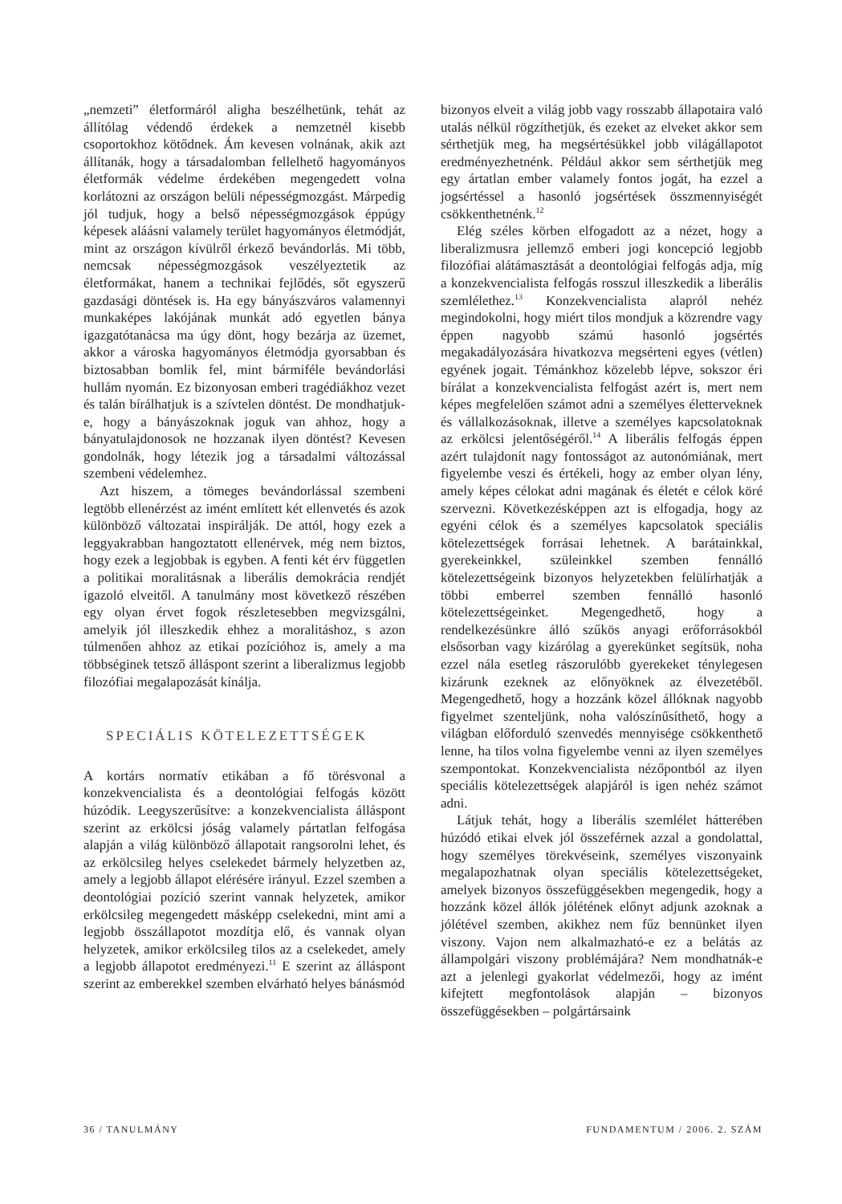„nemzeti” életformáról aligha beszélhetünk, tehát az állítólag védendő érdekek a nemzetnél kisebb csoportokhoz kötődnek. Ám kevesen volnának, akik azt állítanák, hogy a társadalomban fellelhető hagyományos életformák védelme érdekében megengedett volna korlátozni az országon belüli népességmozgást. Márpedig jól tudjuk, hogy a belső népességmozgások éppúgy képesek aláásni valamely terület hagyományos életmódját, mint az országon kívülről érkező bevándorlás. Mi több, nemcsak népességmozgások veszélyeztetik az életformákat, hanem a technikai fejlődés, sőt egyszerű gazdasági döntések is. Ha egy bányászváros valamennyi munkaképes lakójának munkát adó egyetlen bánya igazgatótanácsa ma úgy dönt, hogy bezárja az üzemet, akkor a városka hagyományos életmódja gyorsabban és biztosabban bomlik fel, mint bármiféle bevándorlási hullám nyomán. Ez bizonyosan emberi tragédiákhoz vezet és talán bírálhatjuk is a szívtelen döntést. De mondhatjuk-e, hogy a bányászoknak joguk van ahhoz, hogy a bányatulajdonosok ne hozzanak ilyen döntést? Kevesen gondolnák, hogy létezik jog a társadalmi változással szembeni védelemhez.
Azt hiszem, a tömeges bevándorlással szembeni legtöbb ellenérzést az imént említett két ellenvetés és azok különböző változatai inspirálják. De attól, hogy ezek a leggyakrabban hangoztatott ellenérvek, még nem biztos, hogy ezek a legjobbak is egyben. A fenti két érv független a politikai moralitásnak a liberális demokrácia rendjét igazoló elveitől. A tanulmány most következő részében egy olyan érvet fogok részletesebben megvizsgálni, amelyik jól illeszkedik ehhez a moralitáshoz, s azon túlmenően ahhoz az etikai pozícióhoz is, amely a ma többséginek tetsző álláspont szerint a liberalizmus legjobb filozófiai megalapozását kínálja.
SPECIÁLIS KÖTELEZETTSÉGEK
A kortárs normatív etikában a fő törésvonal a konzekvencialista és a deontológiai felfogás között húzódik. Leegyszerűsítve: a konzekvencialista álláspont szerint az erkölcsi jóság valamely pártatlan felfogása alapján a világ különböző állapotait rangsorolni lehet, és az erkölcsileg helyes cselekedet bármely helyzetben az, amely a legjobb állapot elérésére irányul. Ezzel szemben a deontológiai pozíció szerint vannak helyzetek, amikor erkölcsileg megengedett másképp cselekedni, mint ami a legjobb összállapotot mozdítja elő, és vannak olyan helyzetek, amikor erkölcsileg tilos az a cselekedet, amely a legjobb állapotot eredményezi.<sup>11</sup> E szerint az álláspont szerint az emberekkel szemben elvárható helyes bánásmód
bizonyos elveit a világ jobb vagy rosszabb állapotaira való utalás nélkül rögzíthetjük, és ezeket az elveket akkor sem sérthetjük meg, ha megsértésükkel jobb világállapotot eredményezhetnénk. Például akkor sem sérthetjük meg egy ártatlan ember valamely fontos jogát, ha ezzel a jogsértéssel a hasonló jogsértések összmennyiségét csökkenthetnénk.<sup>12</sup>
Elég széles körben elfogadott az a nézet, hogy a liberalizmusra jellemző emberi jogi koncepció legjobb filozófiai alátámasztását a deontológiai felfogás adja, míg a konzekvencialista felfogás rosszul illeszkedik a liberális szemlélethez.<sup>13</sup> Konzekvencialista alapról nehéz megindokolni, hogy miért tilos mondjuk a közrendre vagy éppen nagyobb számú hasonló jogsértés megakadályozására hivatkozva megsérteni egyes (vétlen) egyének jogait. Témánkhoz közelebb lépve, sokszor éri bírálat a konzekvencialista felfogást azért is, mert nem képes megfelelően számot adni a személyes életterveknek és vállalkozásoknak, illetve a személyes kapcsolatoknak az erkölcsi jelentőségéről.<sup>14</sup> A liberális felfogás éppen azért tulajdonít nagy fontosságot az autonómiának, mert figyelembe veszi és értékeli, hogy az ember olyan lény, amely képes célokat adni magának és életét e célok köré szervezni. Következésképpen azt is elfogadja, hogy az egyéni célok és a személyes kapcsolatok speciális kötelezettségek forrásai lehetnek. A barátainkkal, gyerekeinkkel, szüleinkkel szemben fennálló kötelezettségeink bizonyos helyzetekben felülírhatják a többi emberrel szemben fennálló hasonló kötelezettségeinket. Megengedhető, hogy a rendelkezésünkre álló szűkös anyagi erőforrásokból elsősorban vagy kizárólag a gyerekünket segítsük, noha ezzel nála esetleg rászorulóbb gyerekeket ténylegesen kizárunk ezeknek az előnyöknek az élvezetéből. Megengedhető, hogy a hozzánk közel állóknak nagyobb figyelmet szenteljünk, noha valószínűsíthető, hogy a világban előforduló szenvedés mennyisége csökkenthető lenne, ha tilos volna figyelembe venni az ilyen személyes szempontokat. Konzekvencialista nézőpontból az ilyen speciális kötelezettségek alapjáról is igen nehéz számot adni.
Látjuk tehát, hogy a liberális szemlélet hátterében húzódó etikai elvek jól összeférnek azzal a gondolattal, hogy személyes törekvéseink, személyes viszonyaink megalapozhatnak olyan speciális kötelezettségeket, amelyek bizonyos összefüggésekben megengedik, hogy a hozzánk közel állók jólétének előnyt adjunk azoknak a jólétével szemben, akikhez nem fűz bennünket ilyen viszony. Vajon nem alkalmazható-e ez a belátás az állampolgári viszony problémájára? Nem mondhatnák-e azt a jelenlegi gyakorlat védelmezői, hogy az imént kifejtett megfontolások alapján – bizonyos összefüggésekben – polgártársaink
36 / TANULMÁNY FUNDAMENTUM / 2006. 2. SZÁM